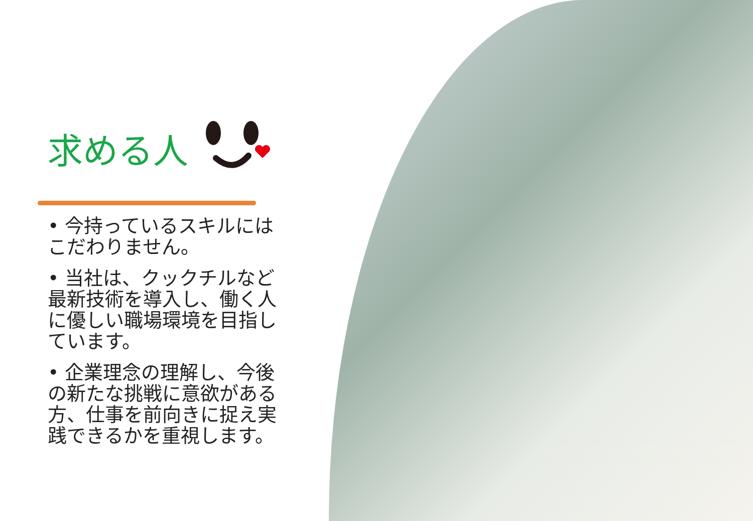求める人
• 今持っているスキルにはこだわりません。
• 当社は、クックチルなど最新技術を導入し、働く人に優しい職場環境を目指しています。
• 企業理念の理解し、今後の新たな挑戦に意欲がある方、仕事を前向きに捉え実践できるかを重視します。